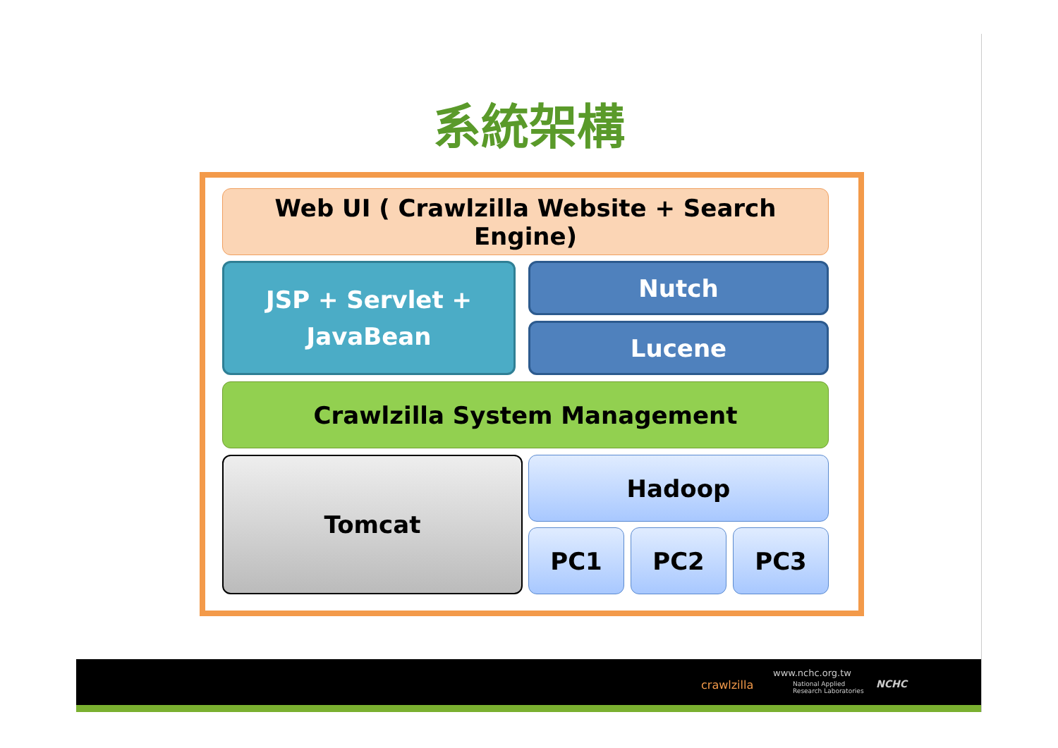系統架構
Web UI ( Crawlzilla Website + Search Engine)
JSP + Servlet +
JavaBean
Nutch
Lucene
Crawlzilla System Management
Tomcat Hadoop
PC1 PC2 PC3
crawlzilla
www.nchc.org.tw
National Applied
Research Laboratories
NCHC